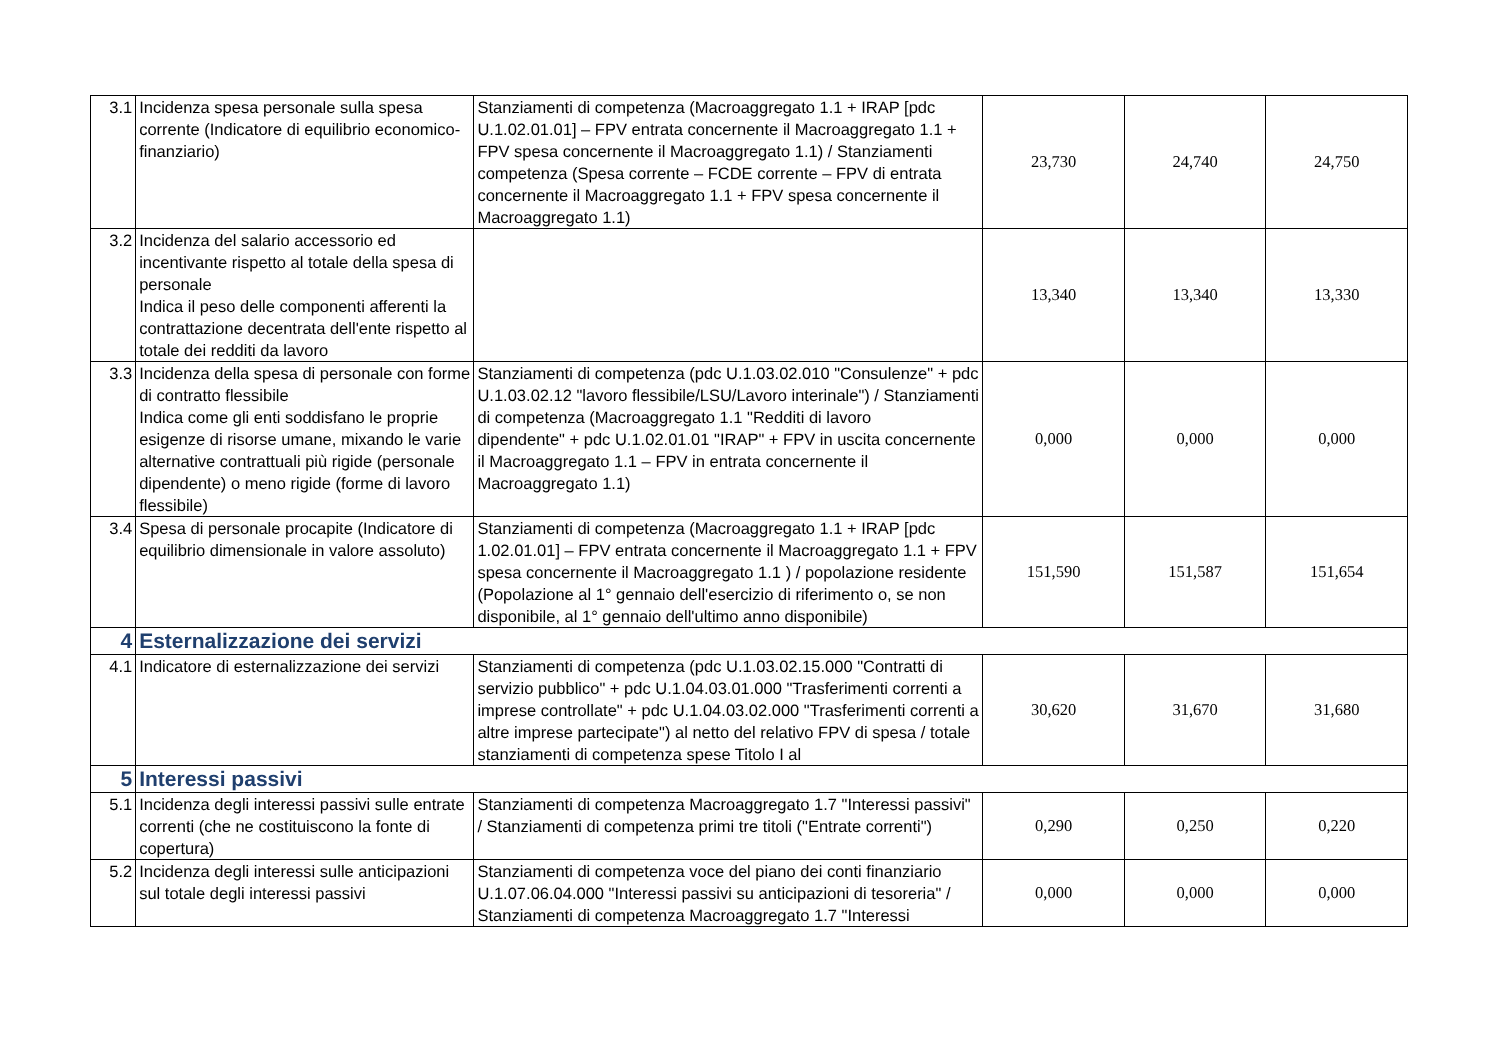| 3.1 | Incidenza spesa personale sulla spesa corrente (Indicatore di equilibrio economico-finanziario) | Stanziamenti di competenza (Macroaggregato 1.1 + IRAP [pdc U.1.02.01.01] – FPV entrata concernente il Macroaggregato 1.1 + FPV spesa concernente il Macroaggregato 1.1) / Stanziamenti competenza (Spesa corrente – FCDE corrente – FPV di entrata concernente il Macroaggregato 1.1 + FPV spesa concernente il Macroaggregato 1.1) | 23,730 | 24,740 | 24,750 |
| 3.2 | Incidenza del salario accessorio ed incentivante rispetto al totale della spesa di personale Indica il peso delle componenti afferenti la contrattazione decentrata dell'ente rispetto al totale dei redditi da lavoro | | 13,340 | 13,340 | 13,330 |
| 3.3 | Incidenza della spesa di personale con forme di contratto flessibile Indica come gli enti soddisfano le proprie esigenze di risorse umane, mixando le varie alternative contrattuali più rigide (personale dipendente) o meno rigide (forme di lavoro flessibile) | Stanziamenti di competenza (pdc U.1.03.02.010 "Consulenze" + pdc U.1.03.02.12 "lavoro flessibile/LSU/Lavoro interinale") / Stanziamenti di competenza (Macroaggregato 1.1 "Redditi di lavoro dipendente" + pdc U.1.02.01.01 "IRAP" + FPV in uscita concernente il Macroaggregato 1.1 – FPV in entrata concernente il Macroaggregato 1.1) | 0,000 | 0,000 | 0,000 |
| 3.4 | Spesa di personale procapite (Indicatore di equilibrio dimensionale in valore assoluto) | Stanziamenti di competenza (Macroaggregato 1.1 + IRAP [pdc 1.02.01.01] – FPV entrata concernente il Macroaggregato 1.1 + FPV spesa concernente il Macroaggregato 1.1 ) / popolazione residente (Popolazione al 1° gennaio dell'esercizio di riferimento o, se non disponibile, al 1° gennaio dell'ultimo anno disponibile) | 151,590 | 151,587 | 151,654 |
| 4 | Esternalizzazione dei servizi | | | | |
| 4.1 | Indicatore di esternalizzazione dei servizi | Stanziamenti di competenza (pdc U.1.03.02.15.000 "Contratti di servizio pubblico" + pdc U.1.04.03.01.000 "Trasferimenti correnti a imprese controllate" + pdc U.1.04.03.02.000 "Trasferimenti correnti a altre imprese partecipate") al netto del relativo FPV di spesa / totale stanziamenti di competenza spese Titolo I al | 30,620 | 31,670 | 31,680 |
| 5 | Interessi passivi | | | | |
| 5.1 | Incidenza degli interessi passivi sulle entrate correnti (che ne costituiscono la fonte di copertura) | Stanziamenti di competenza Macroaggregato 1.7 "Interessi passivi" / Stanziamenti di competenza primi tre titoli ("Entrate correnti") | 0,290 | 0,250 | 0,220 |
| 5.2 | Incidenza degli interessi sulle anticipazioni sul totale degli interessi passivi | Stanziamenti di competenza voce del piano dei conti finanziario U.1.07.06.04.000 "Interessi passivi su anticipazioni di tesoreria" / Stanziamenti di competenza Macroaggregato 1.7 "Interessi | 0,000 | 0,000 | 0,000 |